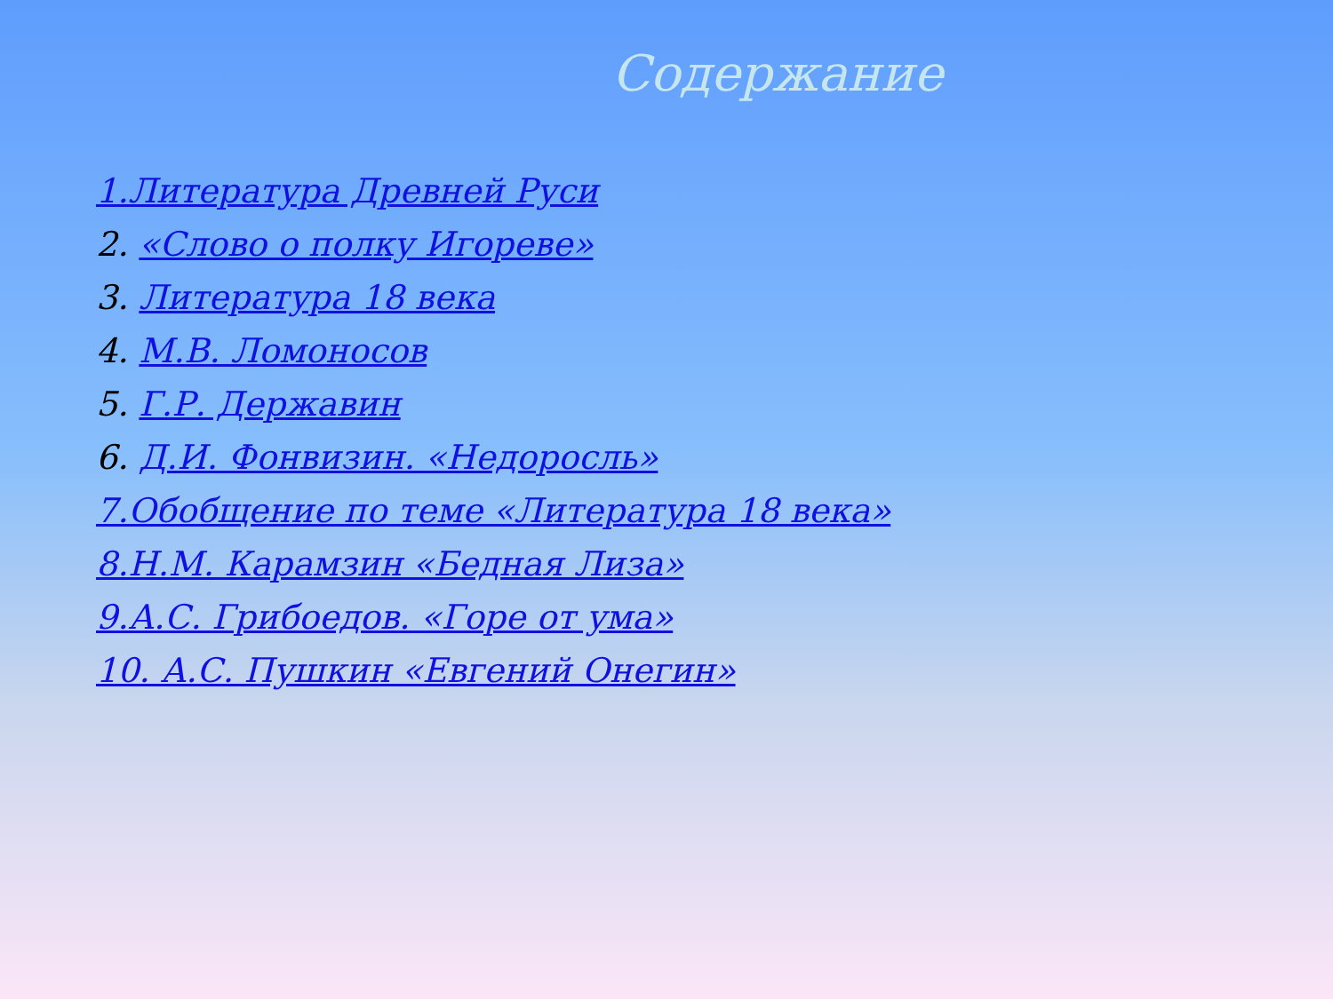Содержание
1.Литература Древней Руси
2. «Слово о полку Игореве»
3. Литература 18 века
4. М.В. Ломоносов
5. Г.Р. Державин
6. Д.И. Фонвизин. «Недоросль»
7.Обобщение по теме «Литература 18 века»
8.Н.М. Карамзин «Бедная Лиза»
9.А.С. Грибоедов. «Горе от ума»
10. А.С. Пушкин «Евгений Онегин»